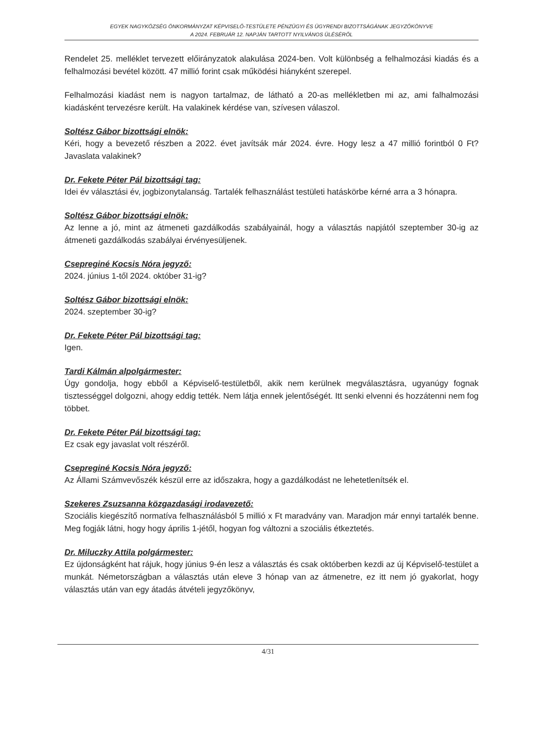EGYEK NAGYKÖZSÉG ÖNKORMÁNYZAT KÉPVISELŐ-TESTÜLETE PÉNZÜGYI ÉS ÜGYRENDI BIZOTTSÁGÁNAK JEGYZŐKÖNYVE
A 2024. FEBRUÁR 12. NAPJÁN TARTOTT NYILVÁNOS ÜLÉSÉRŐL
Rendelet 25. melléklet tervezett előirányzatok alakulása 2024-ben. Volt különbség a felhalmozási kiadás és a felhalmozási bevétel között. 47 millió forint csak működési hiányként szerepel.
Felhalmozási kiadást nem is nagyon tartalmaz, de látható a 20-as mellékletben mi az, ami falhalmozási kiadásként tervezésre került. Ha valakinek kérdése van, szívesen válaszol.
Soltész Gábor bizottsági elnök:
Kéri, hogy a bevezető részben a 2022. évet javítsák már 2024. évre. Hogy lesz a 47 millió forintból 0 Ft? Javaslata valakinek?
Dr. Fekete Péter Pál bizottsági tag:
Idei év választási év, jogbizonytalanság. Tartalék felhasználást testületi hatáskörbe kérné arra a 3 hónapra.
Soltész Gábor bizottsági elnök:
Az lenne a jó, mint az átmeneti gazdálkodás szabályainál, hogy a választás napjától szeptember 30-ig az átmeneti gazdálkodás szabályai érvényesüljenek.
Csepreginé Kocsis Nóra jegyző:
2024. június 1-től 2024. október 31-ig?
Soltész Gábor bizottsági elnök:
2024. szeptember 30-ig?
Dr. Fekete Péter Pál bizottsági tag:
Igen.
Tardi Kálmán alpolgármester:
Úgy gondolja, hogy ebből a Képviselő-testületből, akik nem kerülnek megválasztásra, ugyanúgy fognak tisztességgel dolgozni, ahogy eddig tették. Nem látja ennek jelentőségét. Itt senki elvenni és hozzátenni nem fog többet.
Dr. Fekete Péter Pál bizottsági tag:
Ez csak egy javaslat volt részéről.
Csepreginé Kocsis Nóra jegyző:
Az Állami Számvevőszék készül erre az időszakra, hogy a gazdálkodást ne lehetetlenítsék el.
Szekeres Zsuzsanna közgazdasági irodavezető:
Szociális kiegészítő normatíva felhasználásból 5 millió x Ft maradvány van. Maradjon már ennyi tartalék benne. Meg fogják látni, hogy hogy április 1-jétől, hogyan fog változni a szociális étkeztetés.
Dr. Miluczky Attila polgármester:
Ez újdonságként hat rájuk, hogy június 9-én lesz a választás és csak októberben kezdi az új Képviselő-testület a munkát. Németországban a választás után eleve 3 hónap van az átmenetre, ez itt nem jó gyakorlat, hogy választás után van egy átadás átvételi jegyzőkönyv,
4/31